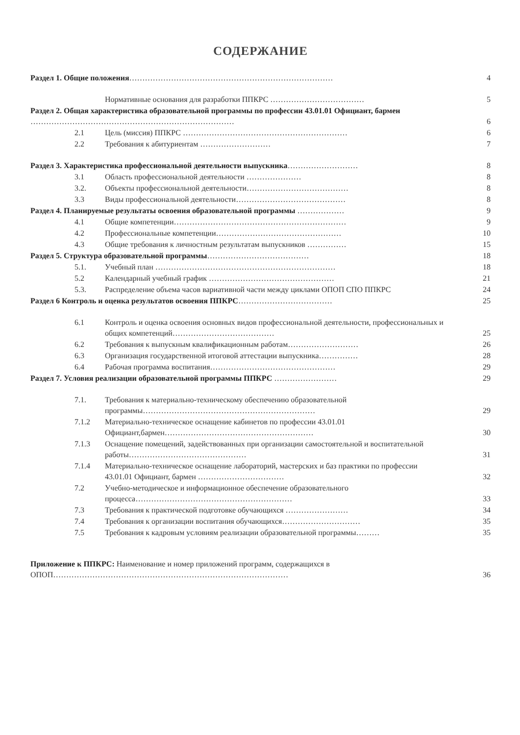СОДЕРЖАНИЕ
Раздел 1. Общие положения……………………………………………………………………
4
Нормативные основания для разработки ППКРС ………………………………
5
Раздел 2. Общая характеристика образовательной программы по профессии 43.01.01 Официант, бармен ……………………………………………………………………
6
2.1 Цель (миссия) ППКРС ………………………………………………………
6
2.2 Требования к абитуриентам ………………………
7
Раздел 3. Характеристика профессиональной деятельности выпускника………………………
8
3.1 Область профессиональной деятельности …………………
8
3.2. Объекты профессиональной деятельности…………………………………
8
3.3 Виды профессиональной деятельности……………………………………
8
Раздел 4. Планируемые результаты освоения образовательной программы ………………
9
4.1 Общие компетенции…………………………………………………………
9
4.2 Профессиональные компетенции…………………………………………
10
4.3 Общие требования к личностным результатам выпускников ……………
15
Раздел 5. Структура образовательной программы…………………………………
18
5.1. Учебный план ……………………………………………………………
18
5.2 Календарный учебный график …………………………………………
21
5.3. Распределение объема часов вариативной части между циклами ОПОП СПО ППКРС
24
Раздел 6 Контроль и оценка результатов освоения ППКРС………………………………
25
6.1 Контроль и оценка освоения основных видов профессиональной деятельности, профессиональных и общих компетенций…………………………………
25
6.2 Требования к выпускным квалификационным работам………………………
26
6.3 Организация государственной итоговой аттестации выпускника……………
28
6.4 Рабочая программа воспитания…………………………………………
29
Раздел 7. Условия реализации образовательной программы ППКРС ……………………
29
7.1. Требования к материально-техническому обеспечению образовательной программы…………………………………………………………
29
7.1.2 Материально-техническое оснащение кабинетов по профессии 43.01.01 Официант,бармен…………………………………………………
30
7.1.3 Оснащение помещений, задействованных при организации самостоятельной и воспитательной работы………………………………………
31
7.1.4 Материально-техническое оснащение лабораторий, мастерских и баз практики по профессии 43.01.01 Официант, бармен ……………………………
32
7.2 Учебно-методическое и информационное обеспечение образовательного процесса……………………………………………………
33
7.3 Требования к практической подготовке обучающихся ……………………
34
7.4 Требования к организации воспитания обучающихся…………………………
35
7.5 Требования к кадровым условиям реализации образовательной программы………
35
Приложение к ППКРС: Наименование и номер приложений программ, содержащихся в ОПОП………………………………………………………………………………
36